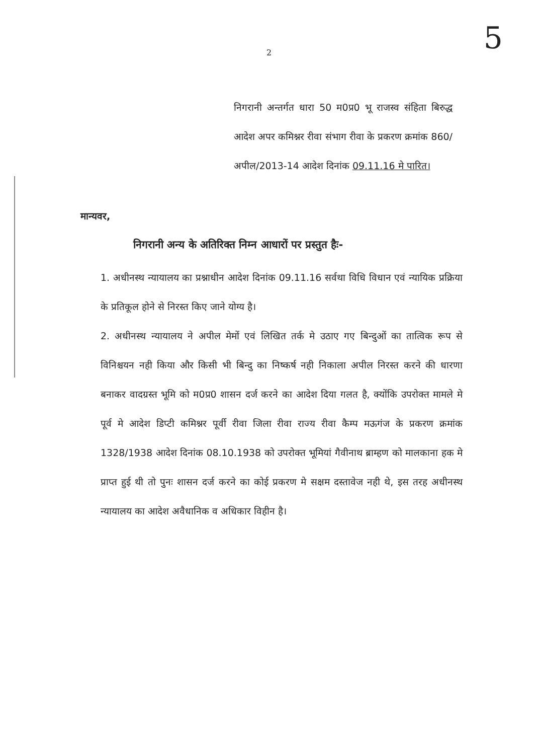5
2
निगरानी अन्तर्गत धारा 50 म0प्र0 भू राजस्व संहिता बिरुद्ध आदेश अपर कमिश्नर रीवा संभाग रीवा के प्रकरण क्रमांक 860/अपील/2013-14 आदेश दिनांक 09.11.16 मे पारित।
मान्यवर,
निगरानी अन्य के अतिरिक्त निम्न आधारों पर प्रस्तुत हैः-
1. अधीनस्थ न्यायालय का प्रश्नाधीन आदेश दिनांक 09.11.16 सर्वथा विधि विधान एवं न्यायिक प्रक्रिया के प्रतिकूल होने से निरस्त किए जाने योग्य है।
2. अधीनस्थ न्यायालय ने अपील मेमों एवं लिखित तर्क मे उठाए गए बिन्दुओं का तात्विक रूप से विनिश्चयन नही किया और किसी भी बिन्दु का निष्कर्ष नही निकाला अपील निरस्त करने की धारणा बनाकर वादग्रस्त भूमि को म0प्र0 शासन दर्ज करने का आदेश दिया गलत है, क्योंकि उपरोक्त मामले मे पूर्व मे आदेश डिप्टी कमिश्नर पूर्वी रीवा जिला रीवा राज्य रीवा कैम्प मऊगंज के प्रकरण क्रमांक 1328/1938 आदेश दिनांक 08.10.1938 को उपरोक्त भूमियां गैवीनाथ ब्राम्हण को मालकाना हक मे प्राप्त हुई थी तो पुनः शासन दर्ज करने का कोई प्रकरण मे सक्षम दस्तावेज नही थे, इस तरह अधीनस्थ न्यायालय का आदेश अवैधानिक व अधिकार विहीन है।